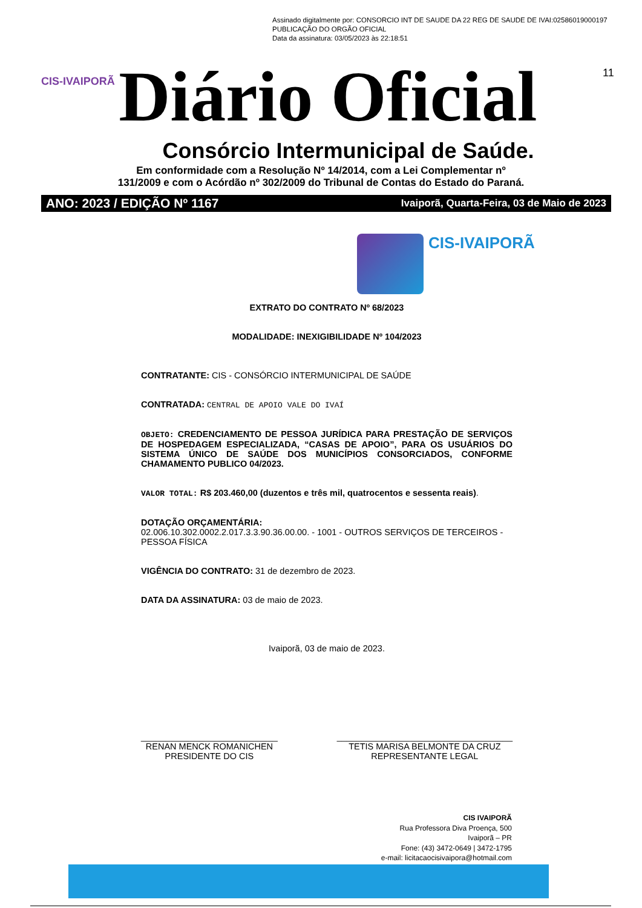Assinado digitalmente por: CONSORCIO INT DE SAUDE DA 22 REG DE SAUDE DE IVAI:02586019000197
PUBLICAÇÃO DO ORGÃO OFICIAL
Data da assinatura: 03/05/2023 às 22:18:51
11
CIS-IVAIPORÃ Diário Oficial
Consórcio Intermunicipal de Saúde.
Em conformidade com a Resolução Nº 14/2014, com a Lei Complementar nº
131/2009 e com o Acórdão nº 302/2009 do Tribunal de Contas do Estado do Paraná.
ANO: 2023 / EDIÇÃO Nº 1167 Ivaiporã, Quarta-Feira, 03 de Maio de 2023
CIS-IVAIPORÃ
EXTRATO DO CONTRATO Nº 68/2023
MODALIDADE: INEXIGIBILIDADE Nº 104/2023
CONTRATANTE: CIS - CONSÓRCIO INTERMUNICIPAL DE SAÚDE
CONTRATADA: CENTRAL DE APOIO VALE DO IVAÍ
OBJETO: CREDENCIAMENTO DE PESSOA JURÍDICA PARA PRESTAÇÃO DE SERVIÇOS DE HOSPEDAGEM ESPECIALIZADA, “CASAS DE APOIO”, PARA OS USUÁRIOS DO SISTEMA ÚNICO DE SAÚDE DOS MUNICÍPIOS CONSORCIADOS, CONFORME CHAMAMENTO PUBLICO 04/2023.
VALOR TOTAL: R$ 203.460,00 (duzentos e três mil, quatrocentos e sessenta reais).
DOTAÇÃO ORÇAMENTÁRIA:
02.006.10.302.0002.2.017.3.3.90.36.00.00. - 1001 - OUTROS SERVIÇOS DE TERCEIROS - PESSOA FÍSICA
VIGÊNCIA DO CONTRATO: 31 de dezembro de 2023.
DATA DA ASSINATURA: 03 de maio de 2023.
Ivaiporã, 03 de maio de 2023.
____________________________
RENAN MENCK ROMANICHEN
PRESIDENTE DO CIS
____________________________________
TETIS MARISA BELMONTE DA CRUZ
REPRESENTANTE LEGAL
CIS IVAIPORÃ
Rua Professora Diva Proença, 500
Ivaiporã – PR
Fone: (43) 3472-0649 | 3472-1795
e-mail: licitacaocisivaipora@hotmail.com